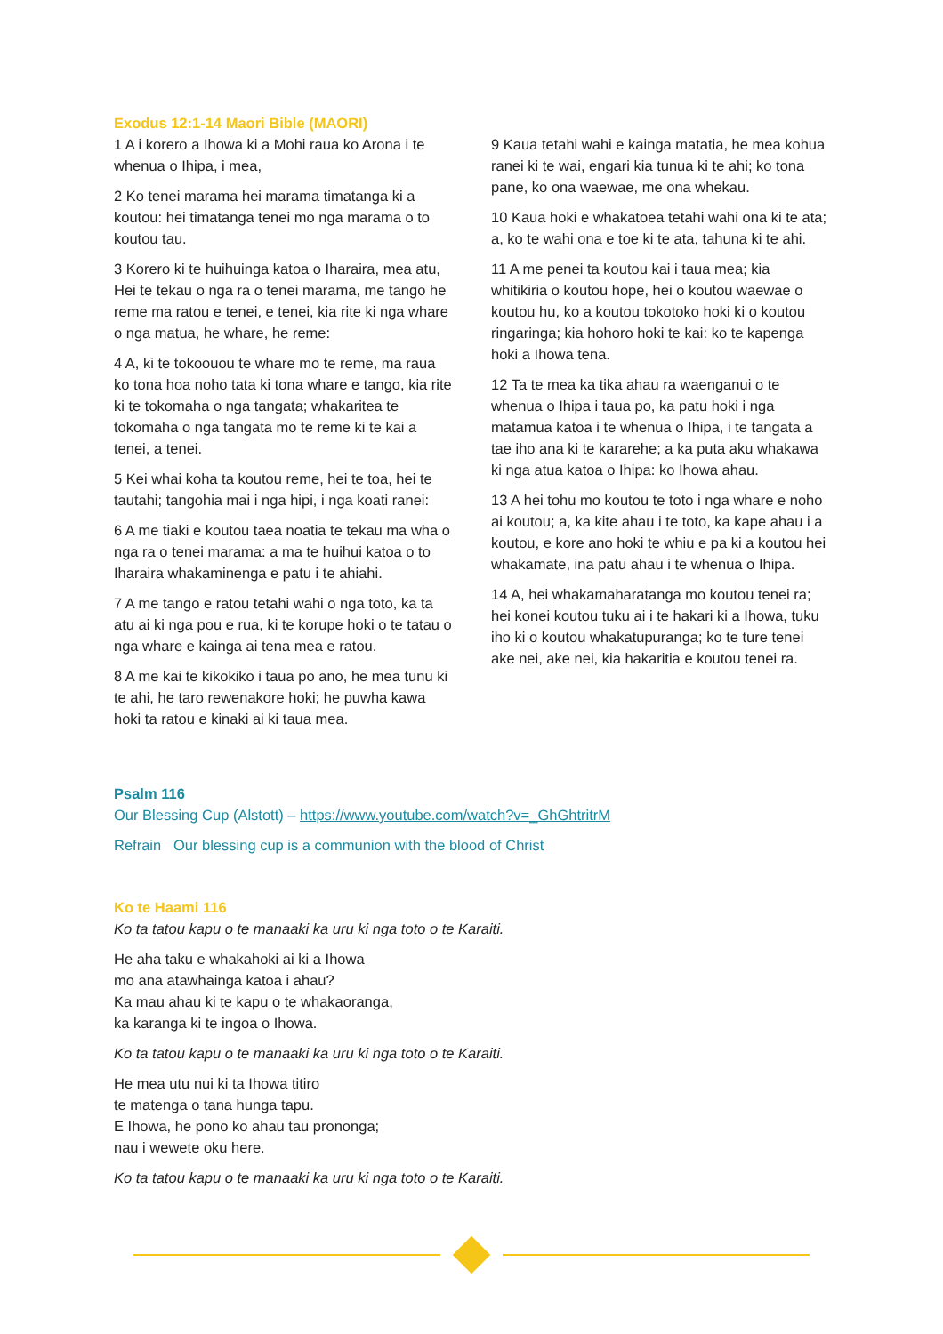Exodus 12:1-14 Maori Bible (MAORI)
1 A i korero a Ihowa ki a Mohi raua ko Arona i te whenua o Ihipa, i mea,
2 Ko tenei marama hei marama timatanga ki a koutou: hei timatanga tenei mo nga marama o to koutou tau.
3 Korero ki te huihuinga katoa o Iharaira, mea atu, Hei te tekau o nga ra o tenei marama, me tango he reme ma ratou e tenei, e tenei, kia rite ki nga whare o nga matua, he whare, he reme:
4 A, ki te tokoouou te whare mo te reme, ma raua ko tona hoa noho tata ki tona whare e tango, kia rite ki te tokomaha o nga tangata; whakaritea te tokomaha o nga tangata mo te reme ki te kai a tenei, a tenei.
5 Kei whai koha ta koutou reme, hei te toa, hei te tautahi; tangohia mai i nga hipi, i nga koati ranei:
6 A me tiaki e koutou taea noatia te tekau ma wha o nga ra o tenei marama: a ma te huihui katoa o to Iharaira whakaminenga e patu i te ahiahi.
7 A me tango e ratou tetahi wahi o nga toto, ka ta atu ai ki nga pou e rua, ki te korupe hoki o te tatau o nga whare e kainga ai tena mea e ratou.
8 A me kai te kikokiko i taua po ano, he mea tunu ki te ahi, he taro rewenakore hoki; he puwha kawa hoki ta ratou e kinaki ai ki taua mea.
9 Kaua tetahi wahi e kainga matatia, he mea kohua ranei ki te wai, engari kia tunua ki te ahi; ko tona pane, ko ona waewae, me ona whekau.
10 Kaua hoki e whakatoea tetahi wahi ona ki te ata; a, ko te wahi ona e toe ki te ata, tahuna ki te ahi.
11 A me penei ta koutou kai i taua mea; kia whitikiria o koutou hope, hei o koutou waewae o koutou hu, ko a koutou tokotoko hoki ki o koutou ringaringa; kia hohoro hoki te kai: ko te kapenga hoki a Ihowa tena.
12 Ta te mea ka tika ahau ra waenganui o te whenua o Ihipa i taua po, ka patu hoki i nga matamua katoa i te whenua o Ihipa, i te tangata a tae iho ana ki te kararehe; a ka puta aku whakawa ki nga atua katoa o Ihipa: ko Ihowa ahau.
13 A hei tohu mo koutou te toto i nga whare e noho ai koutou; a, ka kite ahau i te toto, ka kape ahau i a koutou, e kore ano hoki te whiu e pa ki a koutou hei whakamate, ina patu ahau i te whenua o Ihipa.
14 A, hei whakamaharatanga mo koutou tenei ra; hei konei koutou tuku ai i te hakari ki a Ihowa, tuku iho ki o koutou whakatupuranga; ko te ture tenei ake nei, ake nei, kia hakaritia e koutou tenei ra.
Psalm 116
Our Blessing Cup (Alstott) – https://www.youtube.com/watch?v=_GhGhtritrM
Refrain Our blessing cup is a communion with the blood of Christ
Ko te Haami 116
Ko ta tatou kapu o te manaaki ka uru ki nga toto o te Karaiti.
He aha taku e whakahoki ai ki a Ihowa
mo ana atawhainga katoa i ahau?
Ka mau ahau ki te kapu o te whakaoranga,
ka karanga ki te ingoa o Ihowa.
Ko ta tatou kapu o te manaaki ka uru ki nga toto o te Karaiti.
He mea utu nui ki ta Ihowa titiro
te matenga o tana hunga tapu.
E Ihowa, he pono ko ahau tau prononga;
nau i wewete oku here.
Ko ta tatou kapu o te manaaki ka uru ki nga toto o te Karaiti.